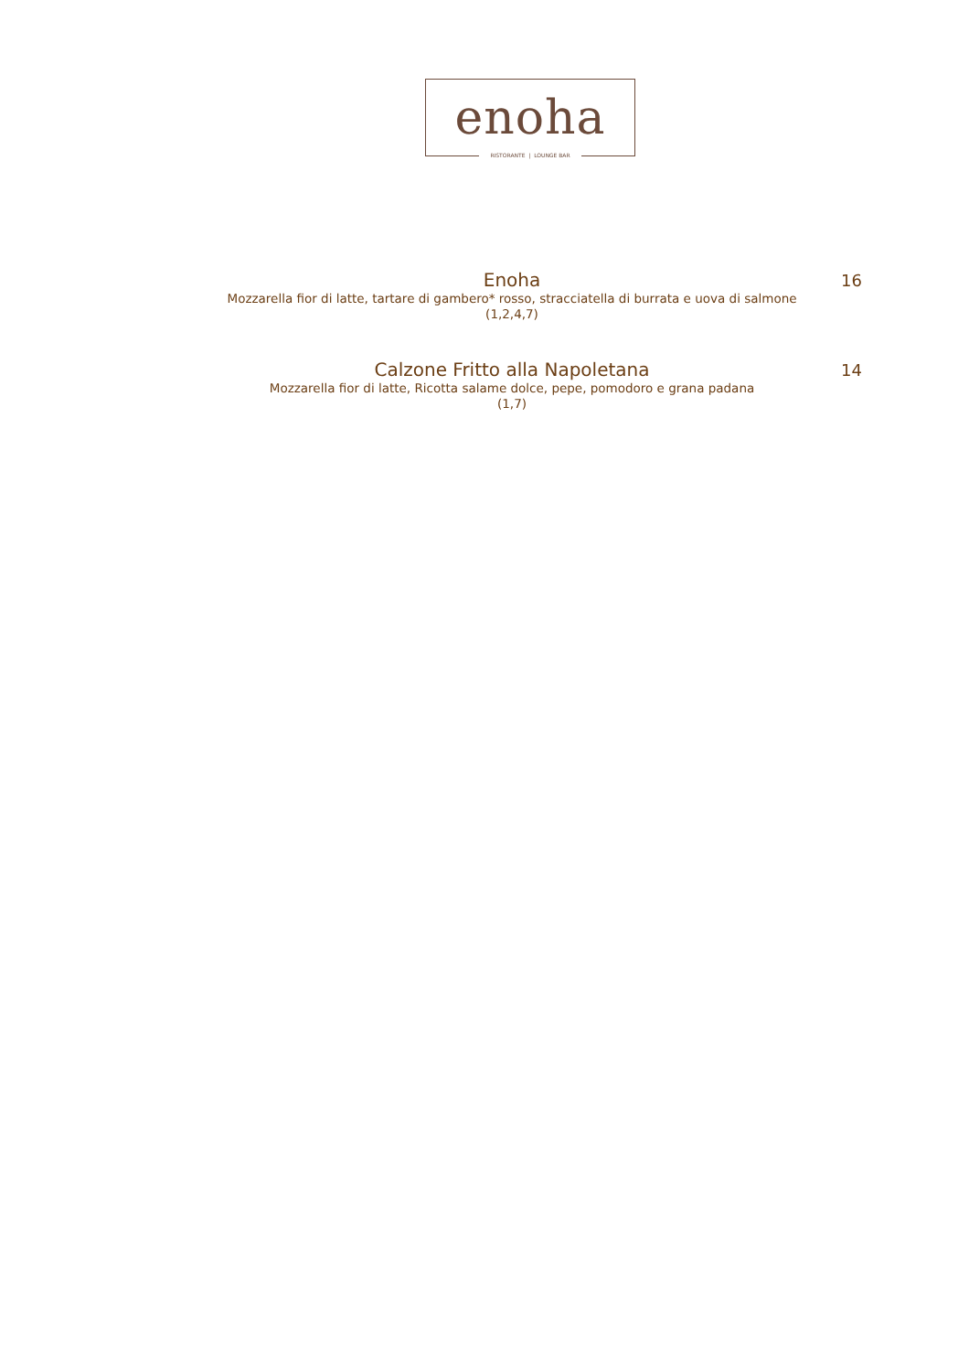enoha
RISTORANTE | LOUNGE BAR
Enoha
Mozzarella fior di latte, tartare di gambero* rosso, stracciatella di burrata e uova di salmone
(1,2,4,7)
16
Calzone Fritto alla Napoletana
Mozzarella fior di latte, Ricotta salame dolce, pepe, pomodoro e grana padana
(1,7)
14